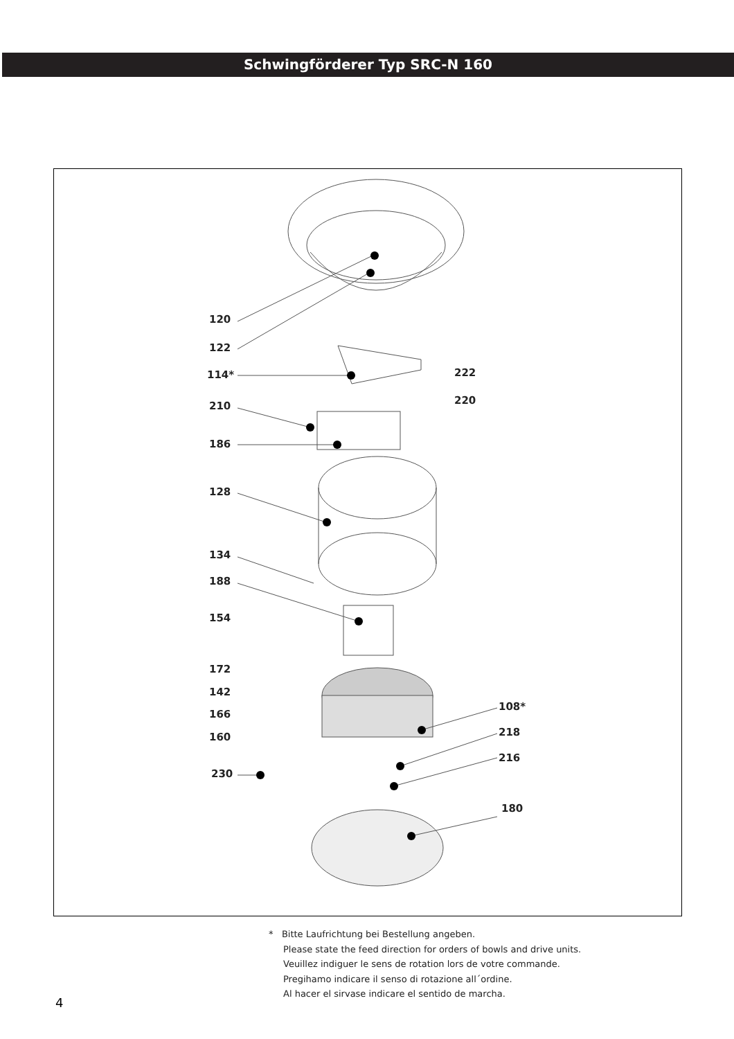Schwingförderer Typ SRC-N 160
120
122
114*
210
186
222
220
128
134
188
154
172
142
166
160
108*
218
216
230
180
* Bitte Laufrichtung bei Bestellung angeben.
Please state the feed direction for orders of bowls and drive units.
Veuillez indiguer le sens de rotation lors de votre commande.
Pregihamo indicare il senso di rotazione all´ordine.
Al hacer el sirvase indicare el sentido de marcha.
4